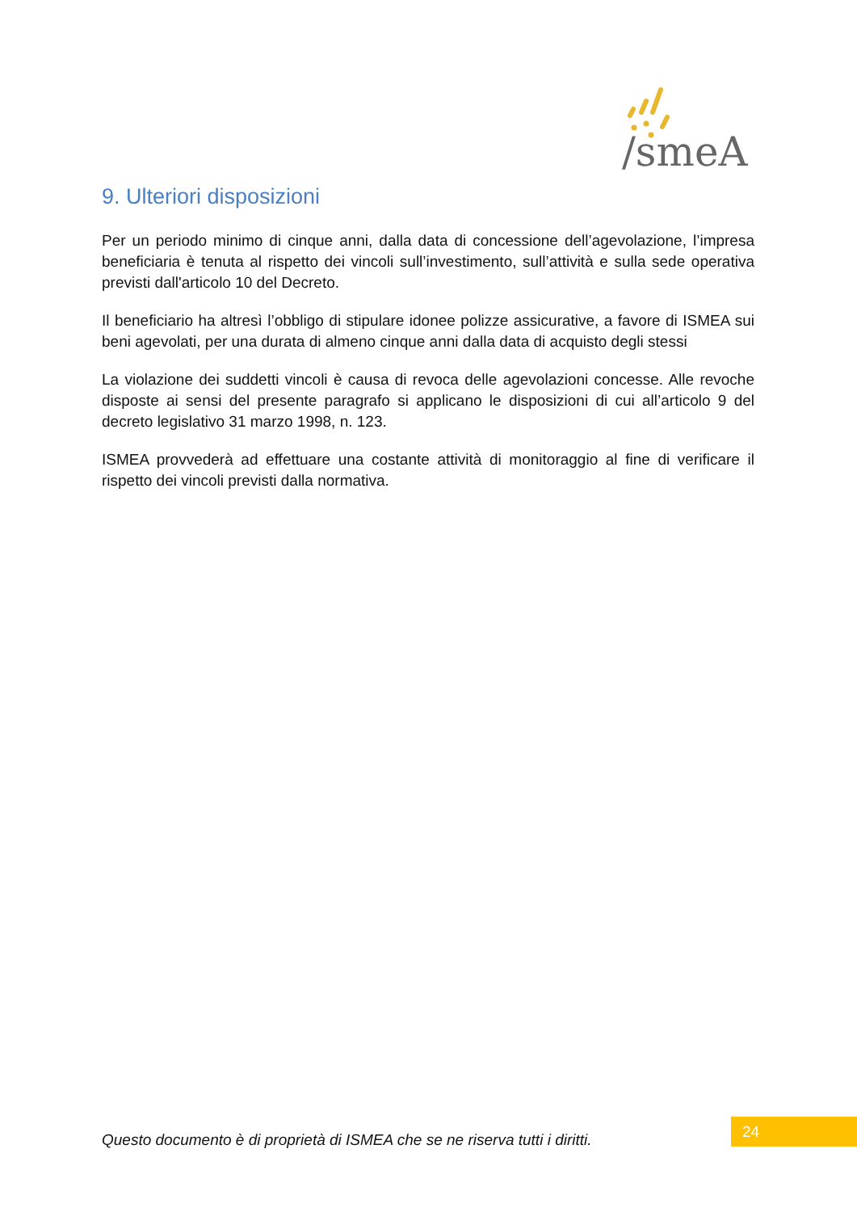/smeA
9. Ulteriori disposizioni
Per un periodo minimo di cinque anni, dalla data di concessione dell’agevolazione, l’impresa beneficiaria è tenuta al rispetto dei vincoli sull’investimento, sull’attività e sulla sede operativa previsti dall'articolo 10 del Decreto.
Il beneficiario ha altresì l’obbligo di stipulare idonee polizze assicurative, a favore di ISMEA sui beni agevolati, per una durata di almeno cinque anni dalla data di acquisto degli stessi
La violazione dei suddetti vincoli è causa di revoca delle agevolazioni concesse. Alle revoche disposte ai sensi del presente paragrafo si applicano le disposizioni di cui all’articolo 9 del decreto legislativo 31 marzo 1998, n. 123.
ISMEA provvederà ad effettuare una costante attività di monitoraggio al fine di verificare il rispetto dei vincoli previsti dalla normativa.
Questo documento è di proprietà di ISMEA che se ne riserva tutti i diritti.
24